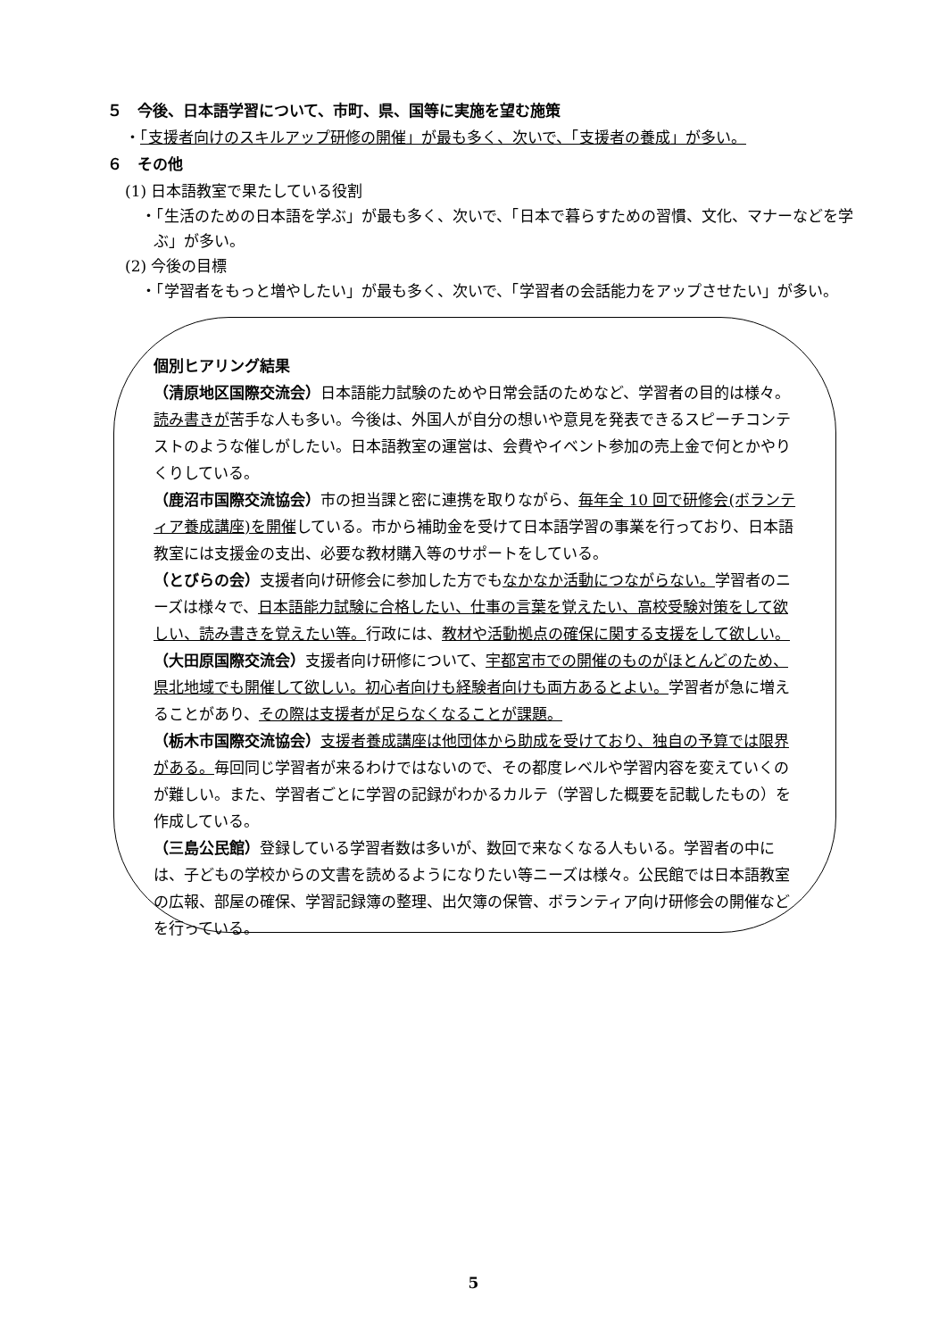５　今後、日本語学習について、市町、県、国等に実施を望む施策
・「支援者向けのスキルアップ研修の開催」が最も多く、次いで、「支援者の養成」が多い。
６　その他
(1) 日本語教室で果たしている役割
・「生活のための日本語を学ぶ」が最も多く、次いで、「日本で暮らすための習慣、文化、マナーなどを学ぶ」が多い。
(2) 今後の目標
・「学習者をもっと増やしたい」が最も多く、次いで、「学習者の会話能力をアップさせたい」が多い。
個別ヒアリング結果
（清原地区国際交流会）日本語能力試験のためや日常会話のためなど、学習者の目的は様々。読み書きが苦手な人も多い。今後は、外国人が自分の想いや意見を発表できるスピーチコンテストのような催しがしたい。日本語教室の運営は、会費やイベント参加の売上金で何とかやりくりしている。
（鹿沼市国際交流協会）市の担当課と密に連携を取りながら、毎年全 10 回で研修会(ボランティア養成講座)を開催している。市から補助金を受けて日本語学習の事業を行っており、日本語教室には支援金の支出、必要な教材購入等のサポートをしている。
（とびらの会）支援者向け研修会に参加した方でもなかなか活動につながらない。学習者のニーズは様々で、日本語能力試験に合格したい、仕事の言葉を覚えたい、高校受験対策をして欲しい、読み書きを覚えたい等。行政には、教材や活動拠点の確保に関する支援をして欲しい。
（大田原国際交流会）支援者向け研修について、宇都宮市での開催のものがほとんどのため、県北地域でも開催して欲しい。初心者向けも経験者向けも両方あるとよい。学習者が急に増えることがあり、その際は支援者が足らなくなることが課題。
（栃木市国際交流協会）支援者養成講座は他団体から助成を受けており、独自の予算では限界がある。毎回同じ学習者が来るわけではないので、その都度レベルや学習内容を変えていくのが難しい。また、学習者ごとに学習の記録がわかるカルテ（学習した概要を記載したもの）を作成している。
（三島公民館）登録している学習者数は多いが、数回で来なくなる人もいる。学習者の中には、子どもの学校からの文書を読めるようになりたい等ニーズは様々。公民館では日本語教室の広報、部屋の確保、学習記録簿の整理、出欠簿の保管、ボランティア向け研修会の開催などを行っている。
5